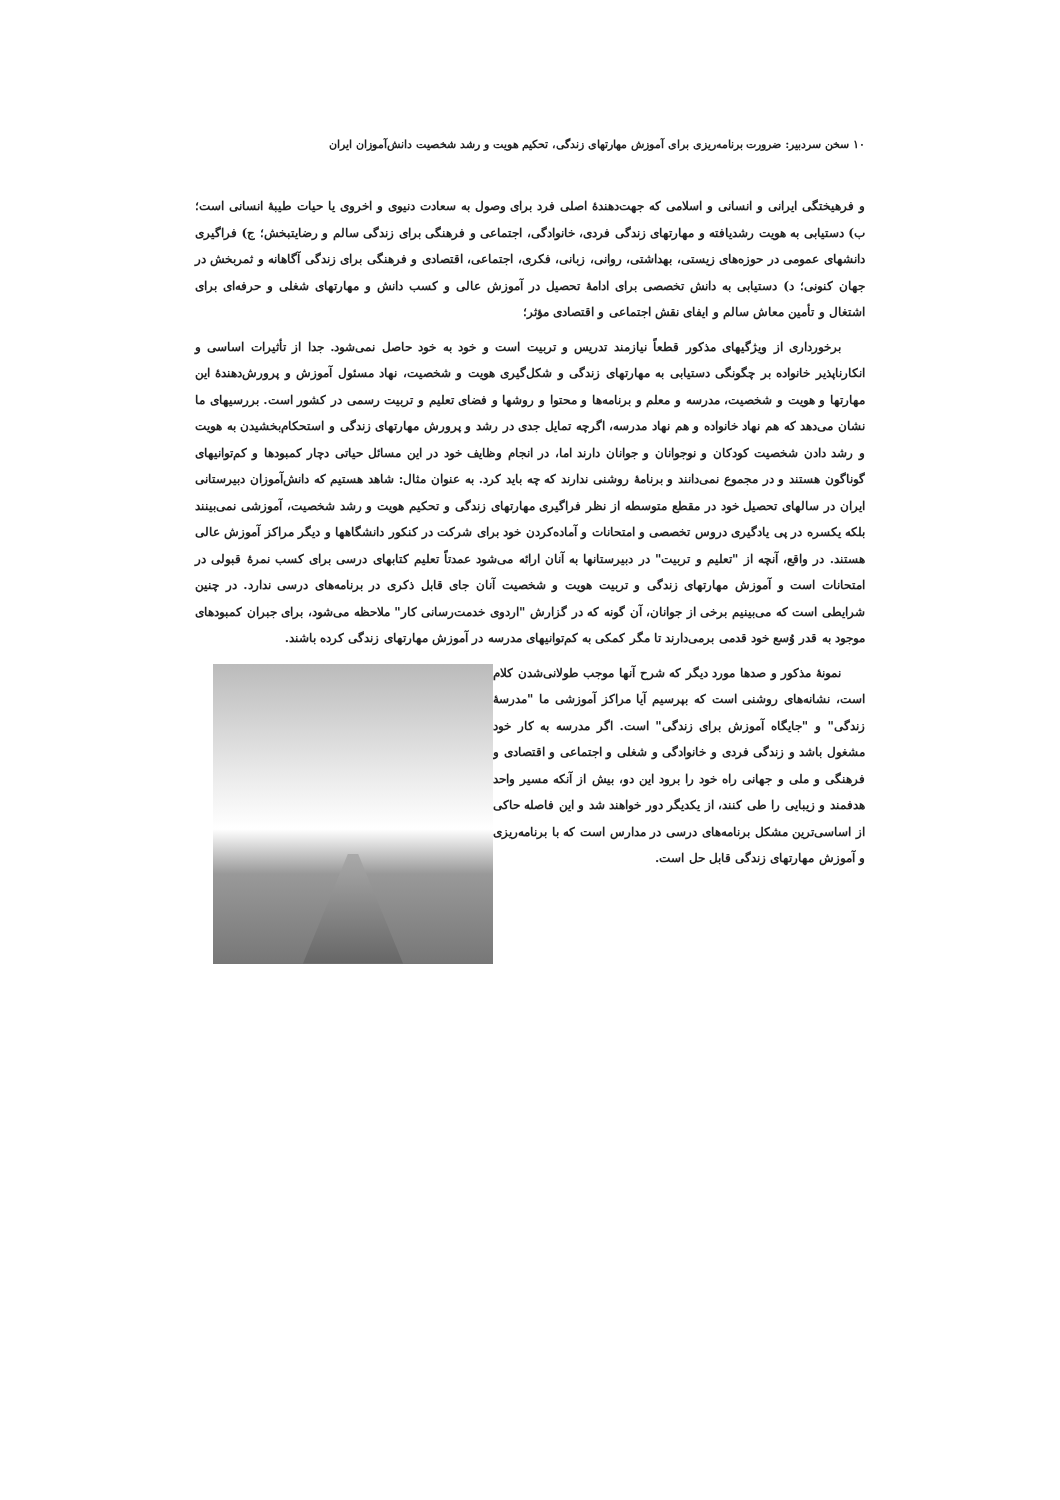۱۰ سخن سردبیر: ضرورت برنامه‌ریزی برای آموزش مهارتهای زندگی، تحکیم هویت و رشد شخصیت دانش‌آموزان ایران
و فرهیختگی ایرانی و انسانی و اسلامی که جهت‌دهندهٔ اصلی فرد برای وصول به سعادت دنیوی و اخروی یا حیات طیبهٔ انسانی است؛ ب) دستیابی به هویت رشدیافته و مهارتهای زندگی فردی، خانوادگی، اجتماعی و فرهنگی برای زندگی سالم و رضایتبخش؛ ج) فراگیری دانشهای عمومی در حوزه‌های زیستی، بهداشتی، روانی، زبانی، فکری، اجتماعی، اقتصادی و فرهنگی برای زندگی آگاهانه و ثمربخش در جهان کنونی؛ د) دستیابی به دانش تخصصی برای ادامهٔ تحصیل در آموزش عالی و کسب دانش و مهارتهای شغلی و حرفه‌ای برای اشتغال و تأمین معاش سالم و ایفای نقش اجتماعی و اقتصادی مؤثر؛
برخورداری از ویژگیهای مذکور قطعاً نیازمند تدریس و تربیت است و خود به خود حاصل نمی‌شود. جدا از تأثیرات اساسی و انکارناپذیر خانواده بر چگونگی دستیابی به مهارتهای زندگی و شکل‌گیری هویت و شخصیت، نهاد مسئول آموزش و پرورش‌دهندهٔ این مهارتها و هویت و شخصیت، مدرسه و معلم و برنامه‌ها و محتوا و روشها و فضای تعلیم و تربیت رسمی در کشور است. بررسیهای ما نشان می‌دهد که هم نهاد خانواده و هم نهاد مدرسه، اگرچه تمایل جدی در رشد و پرورش مهارتهای زندگی و استحکام‌بخشیدن به هویت و رشد دادن شخصیت کودکان و نوجوانان و جوانان دارند اما، در انجام وظایف خود در این مسائل حیاتی دچار کمبودها و کم‌توانیهای گوناگون هستند و در مجموع نمی‌دانند و برنامهٔ روشنی ندارند که چه باید کرد. به عنوان مثال: شاهد هستیم که دانش‌آموزان دبیرستانی ایران در سالهای تحصیل خود در مقطع متوسطه از نظر فراگیری مهارتهای زندگی و تحکیم هویت و رشد شخصیت، آموزشی نمی‌بینند بلکه یکسره در پی یادگیری دروس تخصصی و امتحانات و آماده‌کردن خود برای شرکت در کنکور دانشگاهها و دیگر مراکز آموزش عالی هستند. در واقع، آنچه از "تعلیم و تربیت" در دبیرستانها به آنان ارائه می‌شود عمدتاً تعلیم کتابهای درسی برای کسب نمرهٔ قبولی در امتحانات است و آموزش مهارتهای زندگی و تربیت هویت و شخصیت آنان جای قابل ذکری در برنامه‌های درسی ندارد. در چنین شرایطی است که می‌بینیم برخی از جوانان، آن گونه که در گزارش "اردوی خدمت‌رسانی کار" ملاحظه می‌شود، برای جبران کمبودهای موجود به قدر وُسع خود قدمی برمی‌دارند تا مگر کمکی به کم‌توانیهای مدرسه در آموزش مهارتهای زندگی کرده باشند.
نمونهٔ مذکور و صدها مورد دیگر که شرح آنها موجب طولانی‌شدن کلام است، نشانه‌های روشنی است که بپرسیم آیا مراکز آموزشی ما "مدرسهٔ زندگی" و "جایگاه آموزش برای زندگی" است. اگر مدرسه به کار خود مشغول باشد و زندگی فردی و خانوادگی و شغلی و اجتماعی و اقتصادی و فرهنگی و ملی و جهانی راه خود را برود این دو، بیش از آنکه مسیر واحد هدفمند و زیبایی را طی کنند، از یکدیگر دور خواهند شد و این فاصله حاکی از اساسی‌ترین مشکل برنامه‌های درسی در مدارس است که با برنامه‌ریزی و آموزش مهارتهای زندگی قابل حل است.